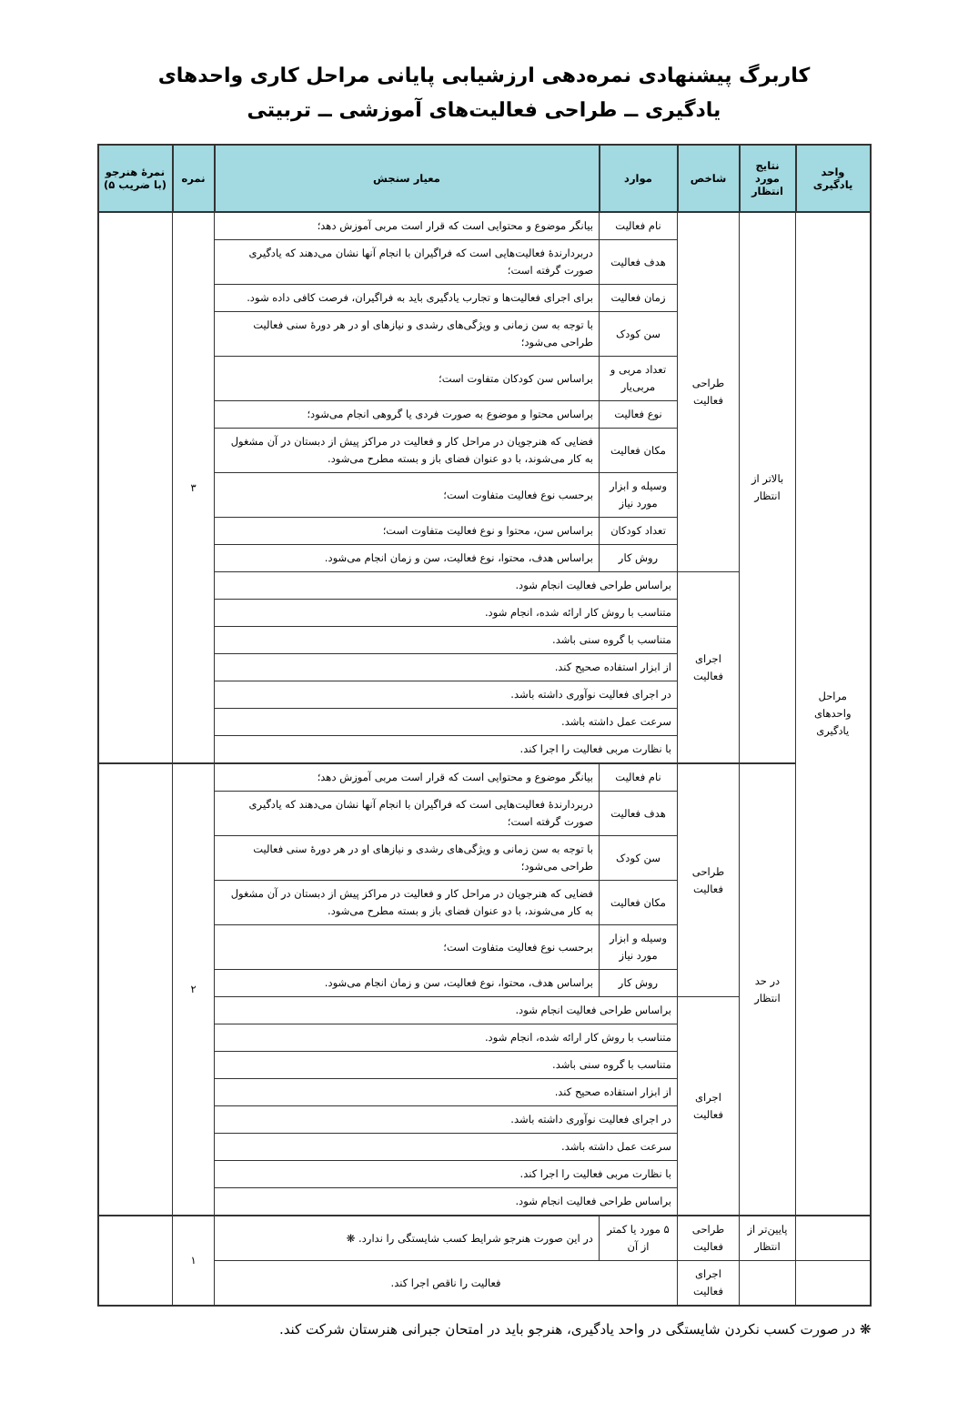کاربرگ پیشنهادی نمره‌دهی ارزشیابی پایانی مراحل کاری واحدهای
یادگیری ــ طراحی فعالیت‌های آموزشی ــ تربیتی
| واحد یادگیری | نتایج مورد انتظار | شاخص | موارد | معیار سنجش | نمره | نمرهٔ هنرجو (با ضریب ۵) |
| --- | --- | --- | --- | --- | --- | --- |
| مراحل واحدهای یادگیری | بالاتر از انتظار | طراحی فعالیت | نام فعالیت | بیانگر موضوع و محتوایی است که قرار است مربی آموزش دهد؛ | ۳ | |
| | | | هدف فعالیت | دربردارندهٔ فعالیت‌هایی است که فراگیران با انجام آنها نشان می‌دهند که یادگیری صورت گرفته است؛ | | |
| | | | زمان فعالیت | برای اجرای فعالیت‌ها و تجارب یادگیری باید به فراگیران، فرصت کافی داده شود. | | |
| | | | سن کودک | با توجه به سن زمانی و ویژگی‌های رشدی و نیازهای او در هر دورهٔ سنی فعالیت طراحی می‌شود؛ | | |
| | | | تعداد مربی و مربی‌یار | براساس سن کودکان متفاوت است؛ | | |
| | | | نوع فعالیت | براساس محتوا و موضوع به صورت فردی یا گروهی انجام می‌شود؛ | | |
| | | | مکان فعالیت | فضایی که هنرجویان در مراحل کار و فعالیت در مراکز پیش از دبستان در آن مشغول به کار می‌شوند، با دو عنوان فضای باز و بسته مطرح می‌شود. | | |
| | | | وسیله و ابزار مورد نیاز | برحسب نوع فعالیت متفاوت است؛ | | |
| | | | تعداد کودکان | براساس سن، محتوا و نوع فعالیت متفاوت است؛ | | |
| | | | روش کار | براساس هدف، محتوا، نوع فعالیت، سن و زمان انجام می‌شود. | | |
| | | اجرای فعالیت | براساس طراحی فعالیت انجام شود. | | | |
| | | | متناسب با روش کار ارائه شده، انجام شود. | | | |
| | | | متناسب با گروه سنی باشد. | | | |
| | | | از ابزار استفاده صحیح کند. | | | |
| | | | در اجرای فعالیت نوآوری داشته باشد. | | | |
| | | | سرعت عمل داشته باشد. | | | |
| | | | با نظارت مربی فعالیت را اجرا کند. | | | |
| | در حد انتظار | طراحی فعالیت | نام فعالیت | بیانگر موضوع و محتوایی است که قرار است مربی آموزش دهد؛ | ۲ | |
| | | | هدف فعالیت | دربردارندهٔ فعالیت‌هایی است که فراگیران با انجام آنها نشان می‌دهند که یادگیری صورت گرفته است؛ | | |
| | | | سن کودک | با توجه به سن زمانی و ویژگی‌های رشدی و نیازهای او در هر دورهٔ سنی فعالیت طراحی می‌شود؛ | | |
| | | | مکان فعالیت | فضایی که هنرجویان در مراحل کار و فعالیت در مراکز پیش از دبستان در آن مشغول به کار می‌شوند، با دو عنوان فضای باز و بسته مطرح می‌شود. | | |
| | | | وسیله و ابزار مورد نیاز | برحسب نوع فعالیت متفاوت است؛ | | |
| | | | روش کار | براساس هدف، محتوا، نوع فعالیت، سن و زمان انجام می‌شود. | | |
| | | اجرای فعالیت | براساس طراحی فعالیت انجام شود. | | | |
| | | | متناسب با روش کار ارائه شده، انجام شود. | | | |
| | | | متناسب با گروه سنی باشد. | | | |
| | | | از ابزار استفاده صحیح کند. | | | |
| | | | در اجرای فعالیت نوآوری داشته باشد. | | | |
| | | | سرعت عمل داشته باشد. | | | |
| | | | با نظارت مربی فعالیت را اجرا کند. | | | |
| | | | براساس طراحی فعالیت انجام شود. | | | |
| | پایین‌تر از انتظار | طراحی فعالیت | ۵ مورد یا کمتر از آن | در این صورت هنرجو شرایط کسب شایستگی را ندارد. ❋ | ۱ | |
| | | اجرای فعالیت | فعالیت را ناقص اجرا کند. | | | |
❋ در صورت کسب نکردن شایستگی در واحد یادگیری، هنرجو باید در امتحان جبرانی هنرستان شرکت کند.